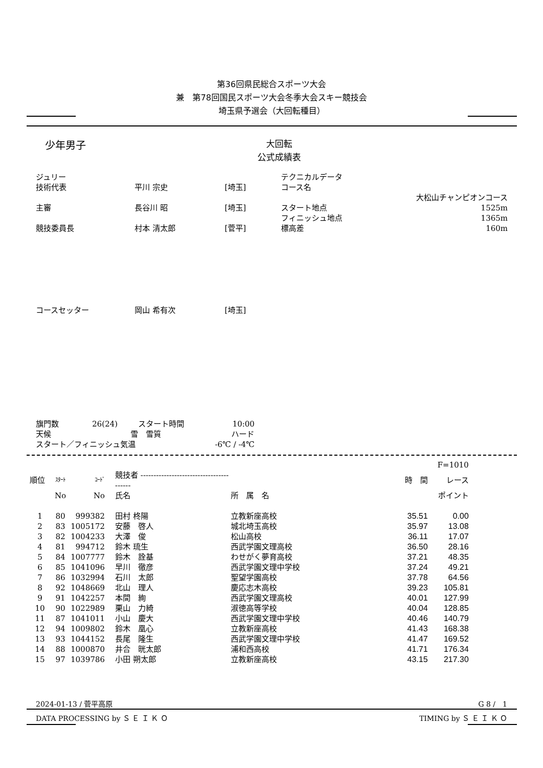第36回県民総合スポーツ大会
兼　第78回国民スポーツ大会冬季大会スキー競技会
埼玉県予選会（大回転種目）
少年男子
大回転
公式成績表
| ジュリー | | | テクニカルデータ | |
| 技術代表 | 平川 宗史 | [埼玉] | コース名 | |
| | | | | 大松山チャンピオンコース |
| 主審 | 長谷川 昭 | [埼玉] | スタート地点 | 1525m |
| | | | フィニッシュ地点 | 1365m |
| 競技委員長 | 村本 清太郎 | [菅平] | 標高差 | 160m |
| コースセッター | 岡山 希有次 | [埼玉] | | |
| 旗門数 | 26(24) | スタート時間 | 10:00 |
| 天候 | 雪 | 雪質 | ハード |
| スタート／フィニッシュ気温 | | | -6℃ / -4℃ |
| | | | | | | F=1010 |
| --- | --- | --- | --- | --- | --- | --- |
| 順位 | ｽﾀｰﾄ | ｺｰﾄﾞ | 競技者 ---------------------------------------- | | 時 間 | レース |
| | No | No | 氏名 | 所 属 名 | | ポイント |
| 1 | 80 | 999382 | 田村 柊陽 | 立教新座高校 | 35.51 | 0.00 |
| 2 | 83 | 1005172 | 安藤 啓人 | 城北埼玉高校 | 35.97 | 13.08 |
| 3 | 82 | 1004233 | 大澤 俊 | 松山高校 | 36.11 | 17.07 |
| 4 | 81 | 994712 | 鈴木 琉生 | 西武学園文理高校 | 36.50 | 28.16 |
| 5 | 84 | 1007777 | 鈴木 詮基 | わせがく夢育高校 | 37.21 | 48.35 |
| 6 | 85 | 1041096 | 早川 徹彦 | 西武学園文理中学校 | 37.24 | 49.21 |
| 7 | 86 | 1032994 | 石川 太郎 | 聖望学園高校 | 37.78 | 64.56 |
| 8 | 92 | 1048669 | 北山 理人 | 慶応志木高校 | 39.23 | 105.81 |
| 9 | 91 | 1042257 | 本間 絢 | 西武学園文理高校 | 40.01 | 127.99 |
| 10 | 90 | 1022989 | 栗山 力綺 | 淑徳高等学校 | 40.04 | 128.85 |
| 11 | 87 | 1041011 | 小山 慶大 | 西武学園文理中学校 | 40.46 | 140.79 |
| 12 | 94 | 1009802 | 鈴木 凰心 | 立教新座高校 | 41.43 | 168.38 |
| 13 | 93 | 1044152 | 長尾 隆生 | 西武学園文理中学校 | 41.47 | 169.52 |
| 14 | 88 | 1000870 | 井合 晄太郎 | 浦和西高校 | 41.71 | 176.34 |
| 15 | 97 | 1039786 | 小田 朔太郎 | 立教新座高校 | 43.15 | 217.30 |
2024-01-13 / 菅平高原 G 8 /　1
DATA PROCESSING by Ｓ Ｅ Ｉ Ｋ Ｏ TIMING by Ｓ Ｅ Ｉ Ｋ Ｏ